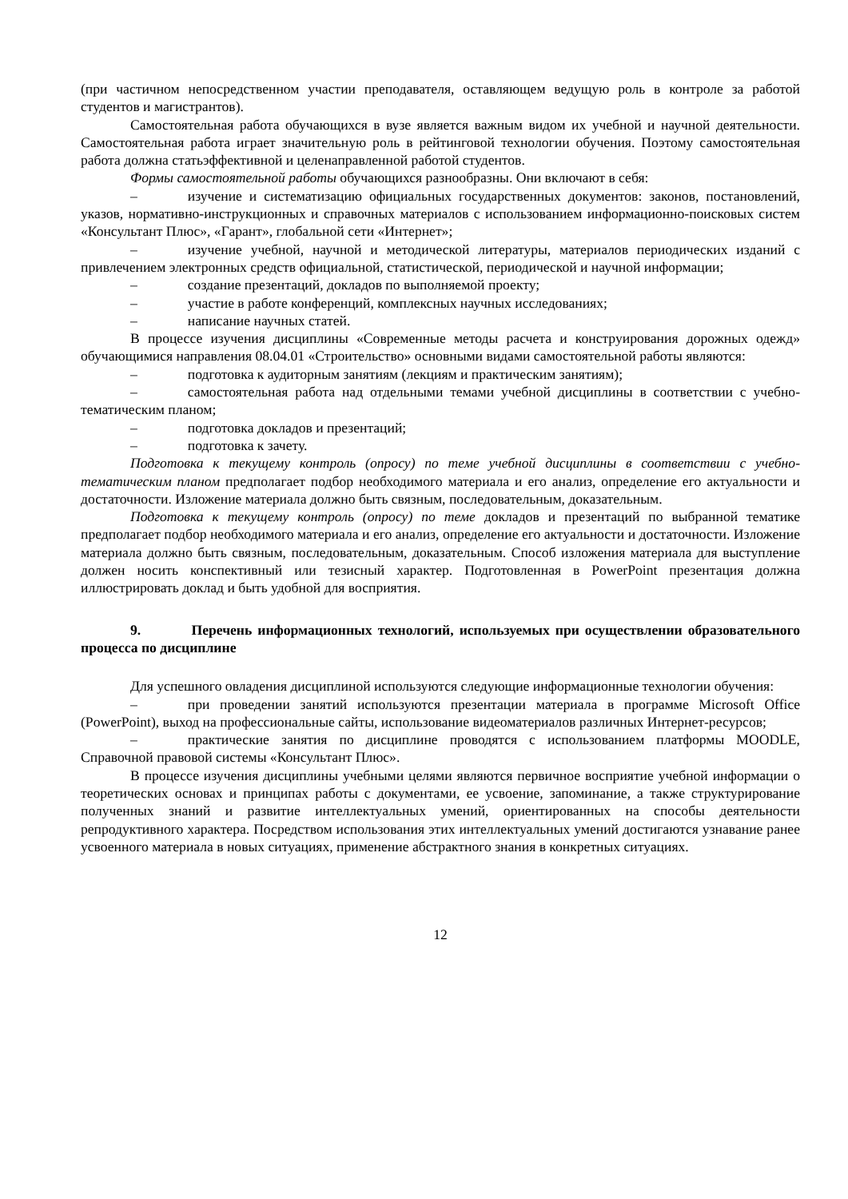(при частичном непосредственном участии преподавателя, оставляющем ведущую роль в контроле за работой студентов и магистрантов).
Самостоятельная работа обучающихся в вузе является важным видом их учебной и научной деятельности. Самостоятельная работа играет значительную роль в рейтинговой технологии обучения. Поэтому самостоятельная работа должна статьэффективной и целенаправленной работой студентов.
Формы самостоятельной работы обучающихся разнообразны. Они включают в себя:
– изучение и систематизацию официальных государственных документов: законов, постановлений, указов, нормативно-инструкционных и справочных материалов с использованием информационно-поисковых систем «Консультант Плюс», «Гарант», глобальной сети «Интернет»;
– изучение учебной, научной и методической литературы, материалов периодических изданий с привлечением электронных средств официальной, статистической, периодической и научной информации;
– создание презентаций, докладов по выполняемой проекту;
– участие в работе конференций, комплексных научных исследованиях;
– написание научных статей.
В процессе изучения дисциплины «Современные методы расчета и конструирования дорожных одежд» обучающимися направления 08.04.01 «Строительство» основными видами самостоятельной работы являются:
– подготовка к аудиторным занятиям (лекциям и практическим занятиям);
– самостоятельная работа над отдельными темами учебной дисциплины в соответствии с учебно-тематическим планом;
– подготовка докладов и презентаций;
– подготовка к зачету.
Подготовка к текущему контроль (опросу) по теме учебной дисциплины в соответствии с учебно-тематическим планом предполагает подбор необходимого материала и его анализ, определение его актуальности и достаточности. Изложение материала должно быть связным, последовательным, доказательным.
Подготовка к текущему контроль (опросу) по теме докладов и презентаций по выбранной тематике предполагает подбор необходимого материала и его анализ, определение его актуальности и достаточности. Изложение материала должно быть связным, последовательным, доказательным. Способ изложения материала для выступление должен носить конспективный или тезисный характер. Подготовленная в PowerPoint презентация должна иллюстрировать доклад и быть удобной для восприятия.
9. Перечень информационных технологий, используемых при осуществлении образовательного процесса по дисциплине
Для успешного овладения дисциплиной используются следующие информационные технологии обучения:
– при проведении занятий используются презентации материала в программе Microsoft Office (PowerPoint), выход на профессиональные сайты, использование видеоматериалов различных Интернет-ресурсов;
– практические занятия по дисциплине проводятся с использованием платформы MOODLE, Справочной правовой системы «Консультант Плюс».
В процессе изучения дисциплины учебными целями являются первичное восприятие учебной информации о теоретических основах и принципах работы с документами, ее усвоение, запоминание, а также структурирование полученных знаний и развитие интеллектуальных умений, ориентированных на способы деятельности репродуктивного характера. Посредством использования этих интеллектуальных умений достигаются узнавание ранее усвоенного материала в новых ситуациях, применение абстрактного знания в конкретных ситуациях.
12